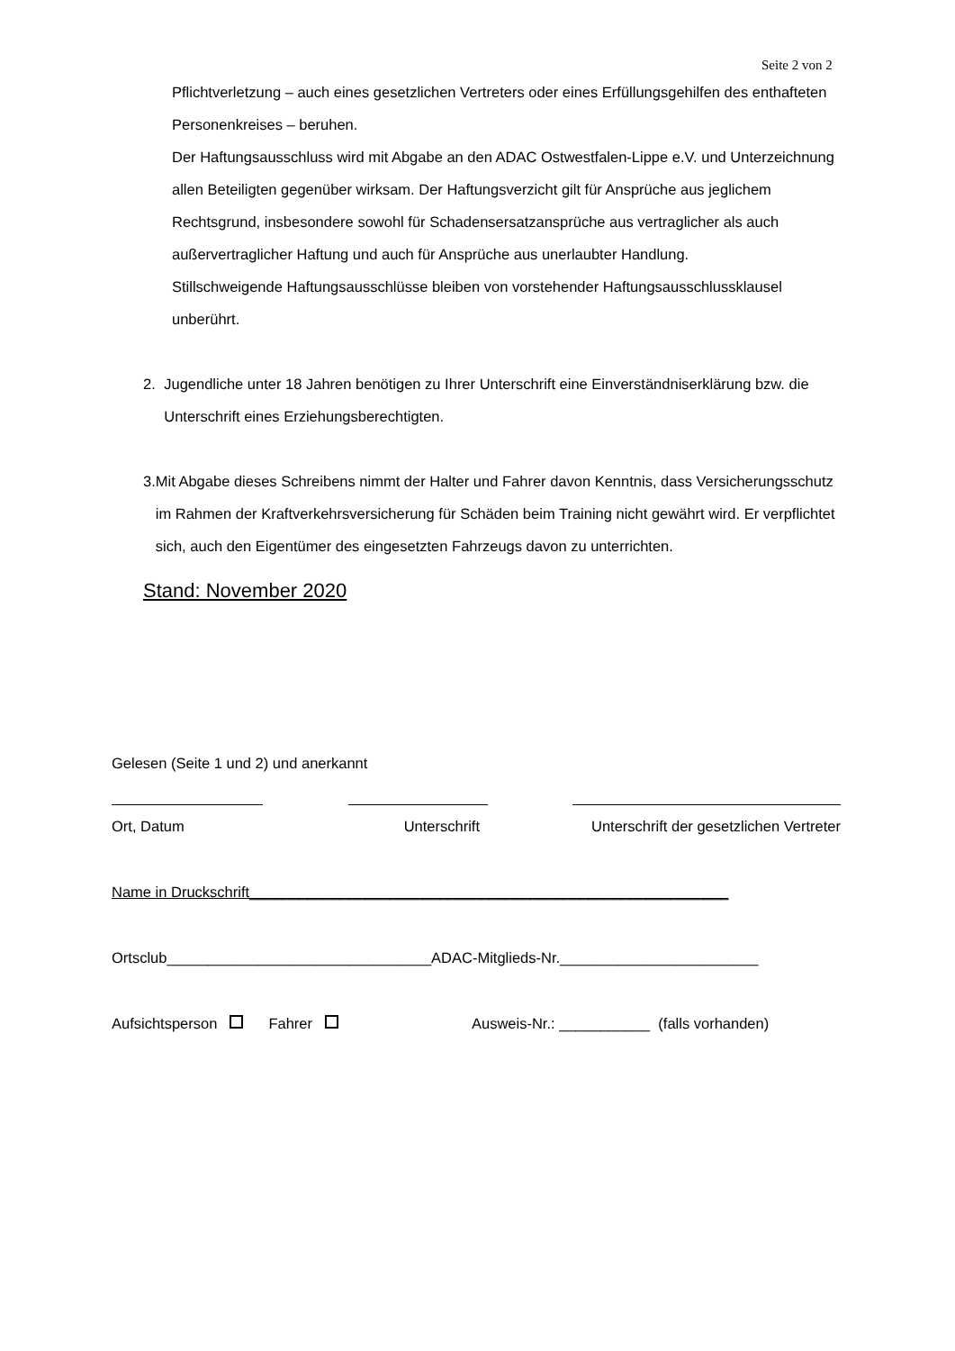Seite 2 von 2
Pflichtverletzung – auch eines gesetzlichen Vertreters oder eines Erfüllungsgehilfen des enthafteten Personenkreises – beruhen.
Der Haftungsausschluss wird mit Abgabe an den ADAC Ostwestfalen-Lippe e.V. und Unterzeichnung allen Beteiligten gegenüber wirksam. Der Haftungsverzicht gilt für Ansprüche aus jeglichem Rechtsgrund, insbesondere sowohl für Schadensersatzansprüche aus vertraglicher als auch außervertraglicher Haftung und auch für Ansprüche aus unerlaubter Handlung.
Stillschweigende Haftungsausschlüsse bleiben von vorstehender Haftungsausschlussklausel unberührt.
2. Jugendliche unter 18 Jahren benötigen zu Ihrer Unterschrift eine Einverständniserklärung bzw. die Unterschrift eines Erziehungsberechtigten.
3. Mit Abgabe dieses Schreibens nimmt der Halter und Fahrer davon Kenntnis, dass Versicherungsschutz im Rahmen der Kraftverkehrsversicherung für Schäden beim Training nicht gewährt wird. Er verpflichtet sich, auch den Eigentümer des eingesetzten Fahrzeugs davon zu unterrichten.
Stand: November 2020
Gelesen (Seite 1 und 2) und anerkannt
Ort, Datum Unterschrift Unterschrift der gesetzlichen Vertreter
Name in Druckschrift__________________________________________________________
Ortsclub________________________________ADAC-Mitglieds-Nr.________________________
Aufsichtsperson Fahrer Ausweis-Nr.: ___________ (falls vorhanden)